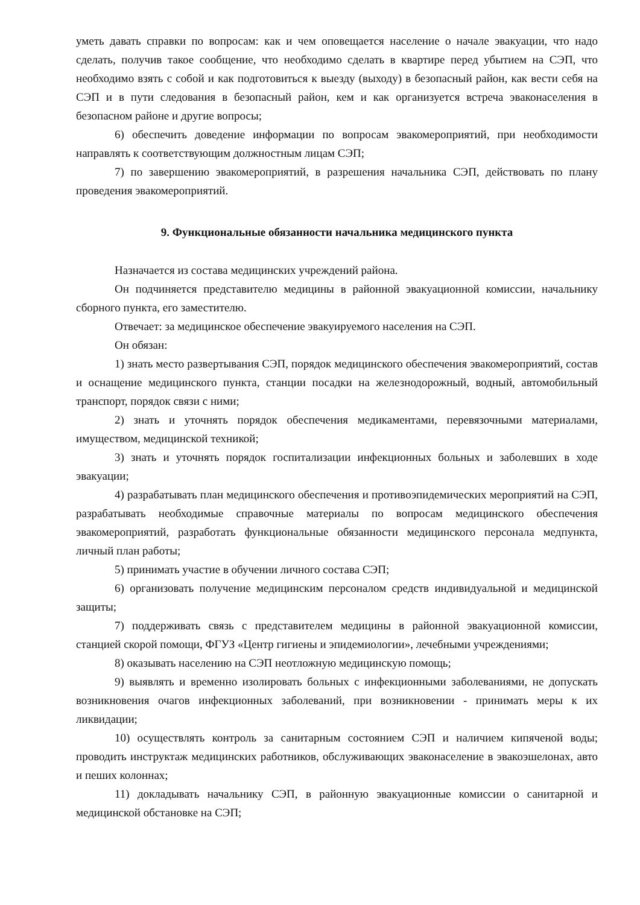уметь давать справки по вопросам: как и чем оповещается население о начале эвакуации, что надо сделать, получив такое сообщение, что необходимо сделать в квартире перед убытием на СЭП, что необходимо взять с собой и как подготовиться к выезду (выходу) в безопасный район, как вести себя на СЭП и в пути следования в безопасный район, кем и как организуется встреча эваконаселения в безопасном районе и другие вопросы;
6) обеспечить доведение информации по вопросам эвакомероприятий, при необходимости направлять к соответствующим должностным лицам СЭП;
7) по завершению эвакомероприятий, в разрешения начальника СЭП, действовать по плану проведения эвакомероприятий.
9. Функциональные обязанности начальника медицинского пункта
Назначается из состава медицинских учреждений района.
Он подчиняется представителю медицины в районной эвакуационной комиссии, начальнику сборного пункта, его заместителю.
Отвечает: за медицинское обеспечение эвакуируемого населения на СЭП.
Он обязан:
1) знать место развертывания СЭП, порядок медицинского обеспечения эвакомероприятий, состав и оснащение медицинского пункта, станции посадки на железнодорожный, водный, автомобильный транспорт, порядок связи с ними;
2) знать и уточнять порядок обеспечения медикаментами, перевязочными материалами, имуществом, медицинской техникой;
3) знать и уточнять порядок госпитализации инфекционных больных и заболевших в ходе эвакуации;
4) разрабатывать план медицинского обеспечения и противоэпидемических мероприятий на СЭП, разрабатывать необходимые справочные материалы по вопросам медицинского обеспечения эвакомероприятий, разработать функциональные обязанности медицинского персонала медпункта, личный план работы;
5) принимать участие в обучении личного состава СЭП;
6) организовать получение медицинским персоналом средств индивидуальной и медицинской защиты;
7) поддерживать связь с представителем медицины в районной эвакуационной комиссии, станцией скорой помощи, ФГУЗ «Центр гигиены и эпидемиологии», лечебными учреждениями;
8) оказывать населению на СЭП неотложную медицинскую помощь;
9) выявлять и временно изолировать больных с инфекционными заболеваниями, не допускать возникновения очагов инфекционных заболеваний, при возникновении - принимать меры к их ликвидации;
10) осуществлять контроль за санитарным состоянием СЭП и наличием кипяченой воды; проводить инструктаж медицинских работников, обслуживающих эваконаселение в эвакоэшелонах, авто и пеших колоннах;
11) докладывать начальнику СЭП, в районную эвакуационные комиссии о санитарной и медицинской обстановке на СЭП;